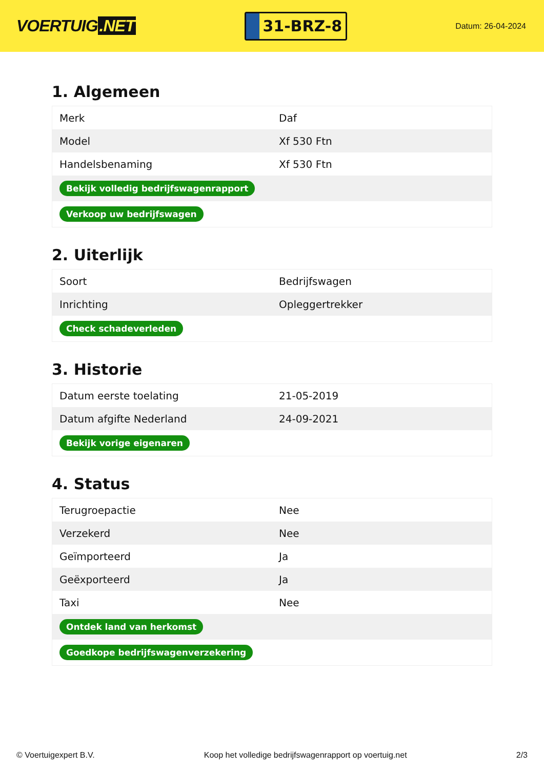VOERTUIG.NET
31-BRZ-8
Datum: 26-04-2024
1. Algemeen
| Merk | Daf |
| Model | Xf 530 Ftn |
| Handelsbenaming | Xf 530 Ftn |
| Bekijk volledig bedrijfswagenrapport | |
| Verkoop uw bedrijfswagen | |
2. Uiterlijk
| Soort | Bedrijfswagen |
| Inrichting | Opleggertrekker |
| Check schadeverleden | |
3. Historie
| Datum eerste toelating | 21-05-2019 |
| Datum afgifte Nederland | 24-09-2021 |
| Bekijk vorige eigenaren | |
4. Status
| Terugroepactie | Nee |
| Verzekerd | Nee |
| Geïmporteerd | Ja |
| Geëxporteerd | Ja |
| Taxi | Nee |
| Ontdek land van herkomst | |
| Goedkope bedrijfswagenverzekering | |
© Voertuigexpert B.V. Koop het volledige bedrijfswagenrapport op voertuig.net 2/3